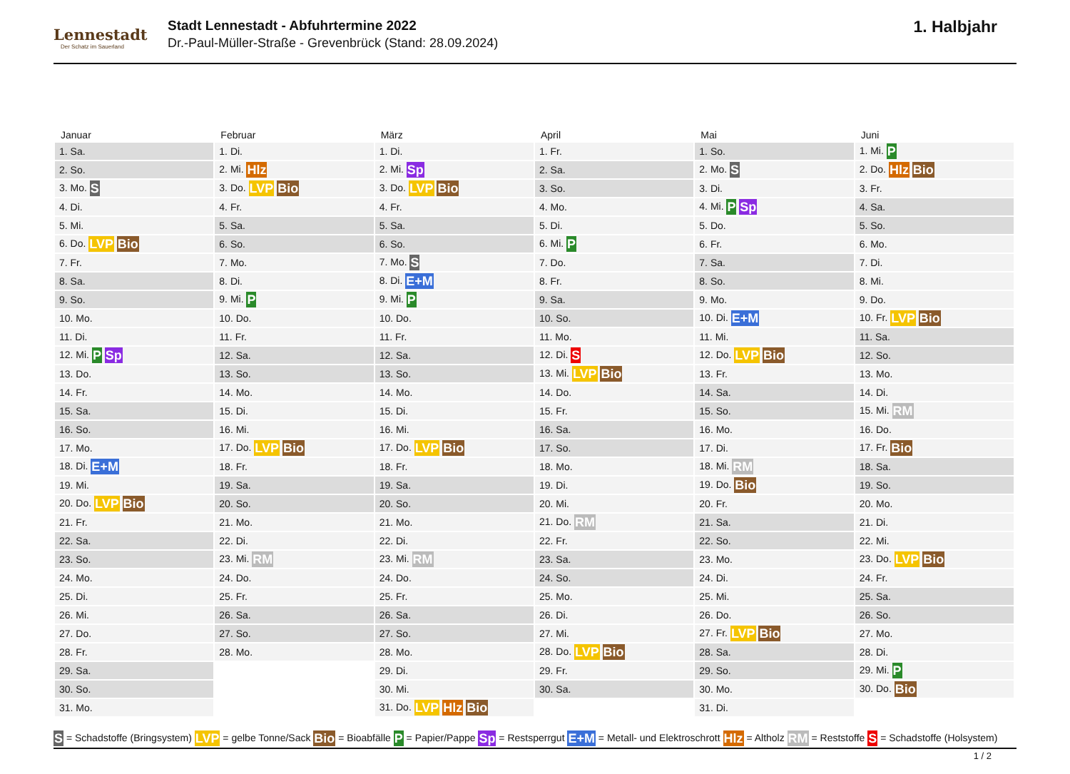Lennestadt
Der Schatz im Sauerland
Stadt Lennestadt - Abfuhrtermine 2022
Dr.-Paul-Müller-Straße - Grevenbrück (Stand: 28.09.2024)
1. Halbjahr
| Januar | Februar | März | April | Mai | Juni |
| --- | --- | --- | --- | --- | --- |
| 1. Sa. | 1. Di. | 1. Di. | 1. Fr. | 1. So. | 1. Mi. P |
| 2. So. | 2. Mi. Hlz | 2. Mi. Sp | 2. Sa. | 2. Mo. S | 2. Do. Hlz Bio |
| 3. Mo. S | 3. Do. LVP Bio | 3. Do. LVP Bio | 3. So. | 3. Di. | 3. Fr. |
| 4. Di. | 4. Fr. | 4. Fr. | 4. Mo. | 4. Mi. P Sp | 4. Sa. |
| 5. Mi. | 5. Sa. | 5. Sa. | 5. Di. | 5. Do. | 5. So. |
| 6. Do. LVP Bio | 6. So. | 6. So. | 6. Mi. P | 6. Fr. | 6. Mo. |
| 7. Fr. | 7. Mo. | 7. Mo. S | 7. Do. | 7. Sa. | 7. Di. |
| 8. Sa. | 8. Di. | 8. Di. E+M | 8. Fr. | 8. So. | 8. Mi. |
| 9. So. | 9. Mi. P | 9. Mi. P | 9. Sa. | 9. Mo. | 9. Do. |
| 10. Mo. | 10. Do. | 10. Do. | 10. So. | 10. Di. E+M | 10. Fr. LVP Bio |
| 11. Di. | 11. Fr. | 11. Fr. | 11. Mo. | 11. Mi. | 11. Sa. |
| 12. Mi. P Sp | 12. Sa. | 12. Sa. | 12. Di. S | 12. Do. LVP Bio | 12. So. |
| 13. Do. | 13. So. | 13. So. | 13. Mi. LVP Bio | 13. Fr. | 13. Mo. |
| 14. Fr. | 14. Mo. | 14. Mo. | 14. Do. | 14. Sa. | 14. Di. |
| 15. Sa. | 15. Di. | 15. Di. | 15. Fr. | 15. So. | 15. Mi. RM |
| 16. So. | 16. Mi. | 16. Mi. | 16. Sa. | 16. Mo. | 16. Do. |
| 17. Mo. | 17. Do. LVP Bio | 17. Do. LVP Bio | 17. So. | 17. Di. | 17. Fr. Bio |
| 18. Di. E+M | 18. Fr. | 18. Fr. | 18. Mo. | 18. Mi. RM | 18. Sa. |
| 19. Mi. | 19. Sa. | 19. Sa. | 19. Di. | 19. Do. Bio | 19. So. |
| 20. Do. LVP Bio | 20. So. | 20. So. | 20. Mi. | 20. Fr. | 20. Mo. |
| 21. Fr. | 21. Mo. | 21. Mo. | 21. Do. RM | 21. Sa. | 21. Di. |
| 22. Sa. | 22. Di. | 22. Di. | 22. Fr. | 22. So. | 22. Mi. |
| 23. So. | 23. Mi. RM | 23. Mi. RM | 23. Sa. | 23. Mo. | 23. Do. LVP Bio |
| 24. Mo. | 24. Do. | 24. Do. | 24. So. | 24. Di. | 24. Fr. |
| 25. Di. | 25. Fr. | 25. Fr. | 25. Mo. | 25. Mi. | 25. Sa. |
| 26. Mi. | 26. Sa. | 26. Sa. | 26. Di. | 26. Do. | 26. So. |
| 27. Do. | 27. So. | 27. So. | 27. Mi. | 27. Fr. LVP Bio | 27. Mo. |
| 28. Fr. | 28. Mo. | 28. Mo. | 28. Do. LVP Bio | 28. Sa. | 28. Di. |
| 29. Sa. | | 29. Di. | 29. Fr. | 29. So. | 29. Mi. P |
| 30. So. | | 30. Mi. | 30. Sa. | 30. Mo. | 30. Do. Bio |
| 31. Mo. | | 31. Do. LVP Hlz Bio | | 31. Di. | |
S = Schadstoffe (Bringsystem) LVP = gelbe Tonne/Sack Bio = Bioabfälle P = Papier/Pappe Sp = Restsperrgut E+M = Metall- und Elektroschrott Hlz = Altholz RM = Reststoffe S = Schadstoffe (Holsystem)
1 / 2